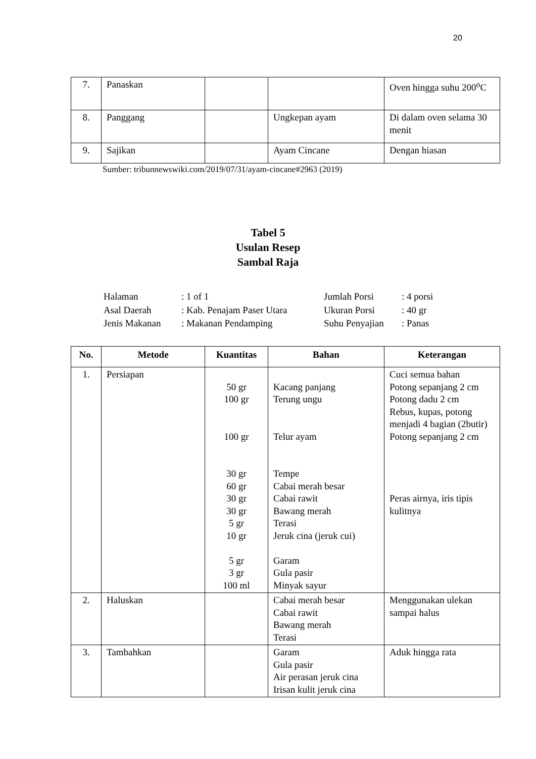20
| 7. | Panaskan | | | Oven hingga suhu 200<sup>o</sup>C |
| 8. | Panggang | | Ungkepan ayam | Di dalam oven selama 30 menit |
| 9. | Sajikan | | Ayam Cincane | Dengan hiasan |
Sumber: tribunnewswiki.com/2019/07/31/ayam-cincane#2963 (2019)
Tabel 5
Usulan Resep
Sambal Raja
| Halaman | : 1 of 1 | Jumlah Porsi | : 4 porsi |
| Asal Daerah | : Kab. Penajam Paser Utara | Ukuran Porsi | : 40 gr |
| Jenis Makanan | : Makanan Pendamping | Suhu Penyajian | : Panas |
| No. | Metode | Kuantitas | Bahan | Keterangan |
| --- | --- | --- | --- | --- |
| 1. | Persiapan | 50 gr 100 gr 100 gr 30 gr 60 gr 30 gr 30 gr 5 gr 10 gr 5 gr 3 gr 100 ml | Kacang panjang Terung ungu Telur ayam Tempe Cabai merah besar Cabai rawit Bawang merah Terasi Jeruk cina (jeruk cui) Garam Gula pasir Minyak sayur | Cuci semua bahan Potong sepanjang 2 cm Potong dadu 2 cm Rebus, kupas, potong menjadi 4 bagian (2butir) Potong sepanjang 2 cm Peras airnya, iris tipis kulitnya |
| 2. | Haluskan | | Cabai merah besar Cabai rawit Bawang merah Terasi | Menggunakan ulekan sampai halus |
| 3. | Tambahkan | | Garam Gula pasir Air perasan jeruk cina Irisan kulit jeruk cina | Aduk hingga rata |